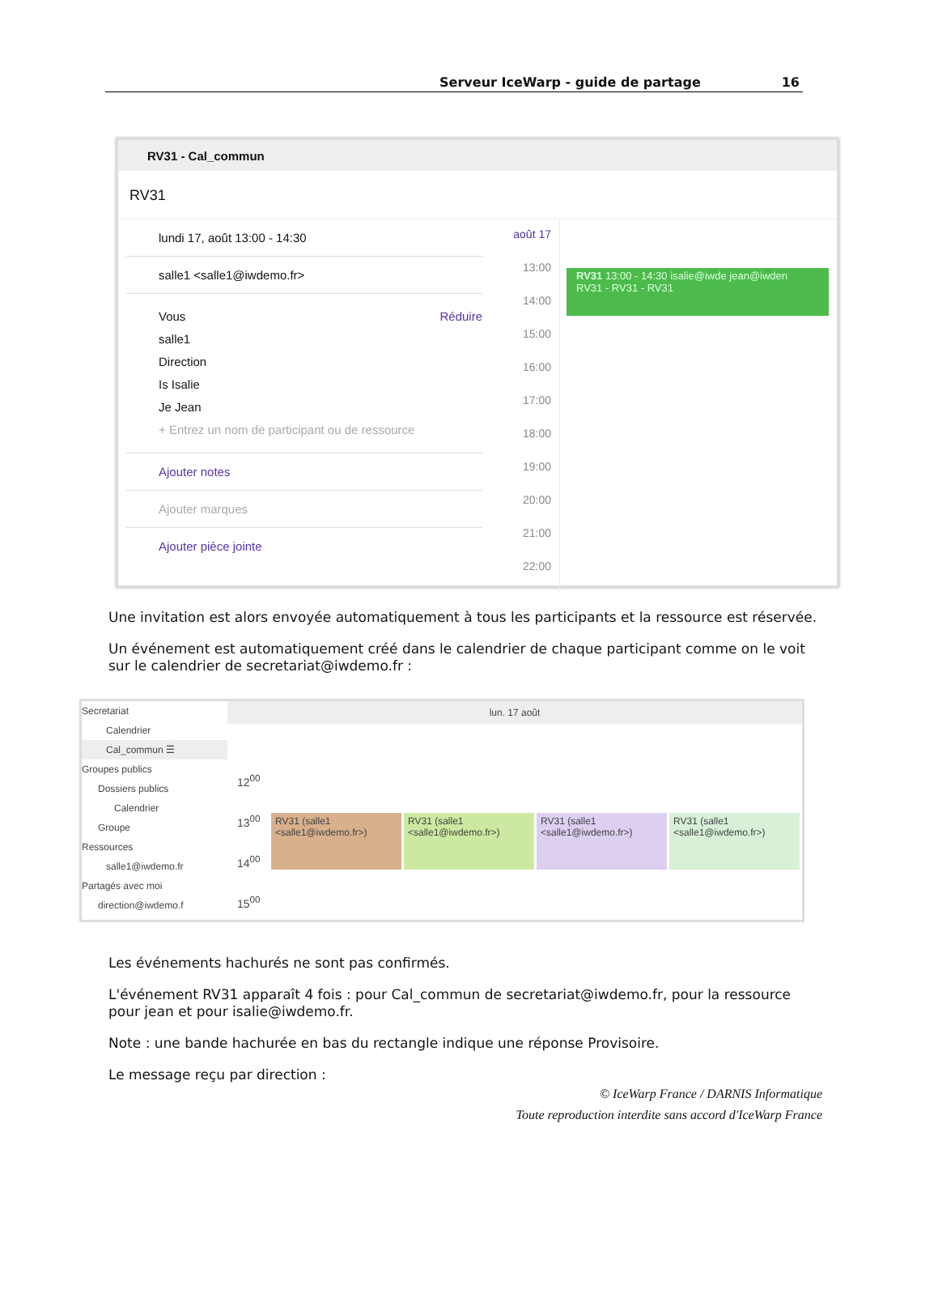Serveur IceWarp - guide de partage 16
RV31 - Cal_commun
RV31
lundi 17, août 13:00 - 14:30
salle1 <salle1@iwdemo.fr>
Réduire Vous
salle1
Direction
Is Isalie
Je Jean
+ Entrez un nom de participant ou de ressource
Ajouter notes
Ajouter marques
Ajouter pièce jointe
août 17
13:00
14:00
15:00
16:00
17:00
18:00
19:00
20:00
21:00
22:00
RV31 13:00 - 14:30 isalie@iwde jean@iwden
RV31 - RV31 - RV31
Une invitation est alors envoyée automatiquement à tous les participants et la ressource est réservée.
Un événement est automatiquement créé dans le calendrier de chaque participant comme on le voit sur le calendrier de secretariat@iwdemo.fr :
Secretariat
Calendrier
Cal_commun ☰
Groupes publics
Dossiers publics
Calendrier
Groupe
Ressources
salle1@iwdemo.fr
Partagés avec moi
direction@iwdemo.f
lun. 17 août
12<sup>00</sup>
13<sup>00</sup>
14<sup>00</sup>
15<sup>00</sup>
RV31 (salle1 <salle1@iwdemo.fr>)
RV31 (salle1 <salle1@iwdemo.fr>)
RV31 (salle1 <salle1@iwdemo.fr>)
RV31 (salle1 <salle1@iwdemo.fr>)
Les événements hachurés ne sont pas confirmés.
L'événement RV31 apparaît 4 fois : pour Cal_commun de secretariat@iwdemo.fr, pour la ressource pour jean et pour isalie@iwdemo.fr.
Note : une bande hachurée en bas du rectangle indique une réponse Provisoire.
Le message reçu par direction :
© IceWarp France / DARNIS Informatique
Toute reproduction interdite sans accord d'IceWarp France